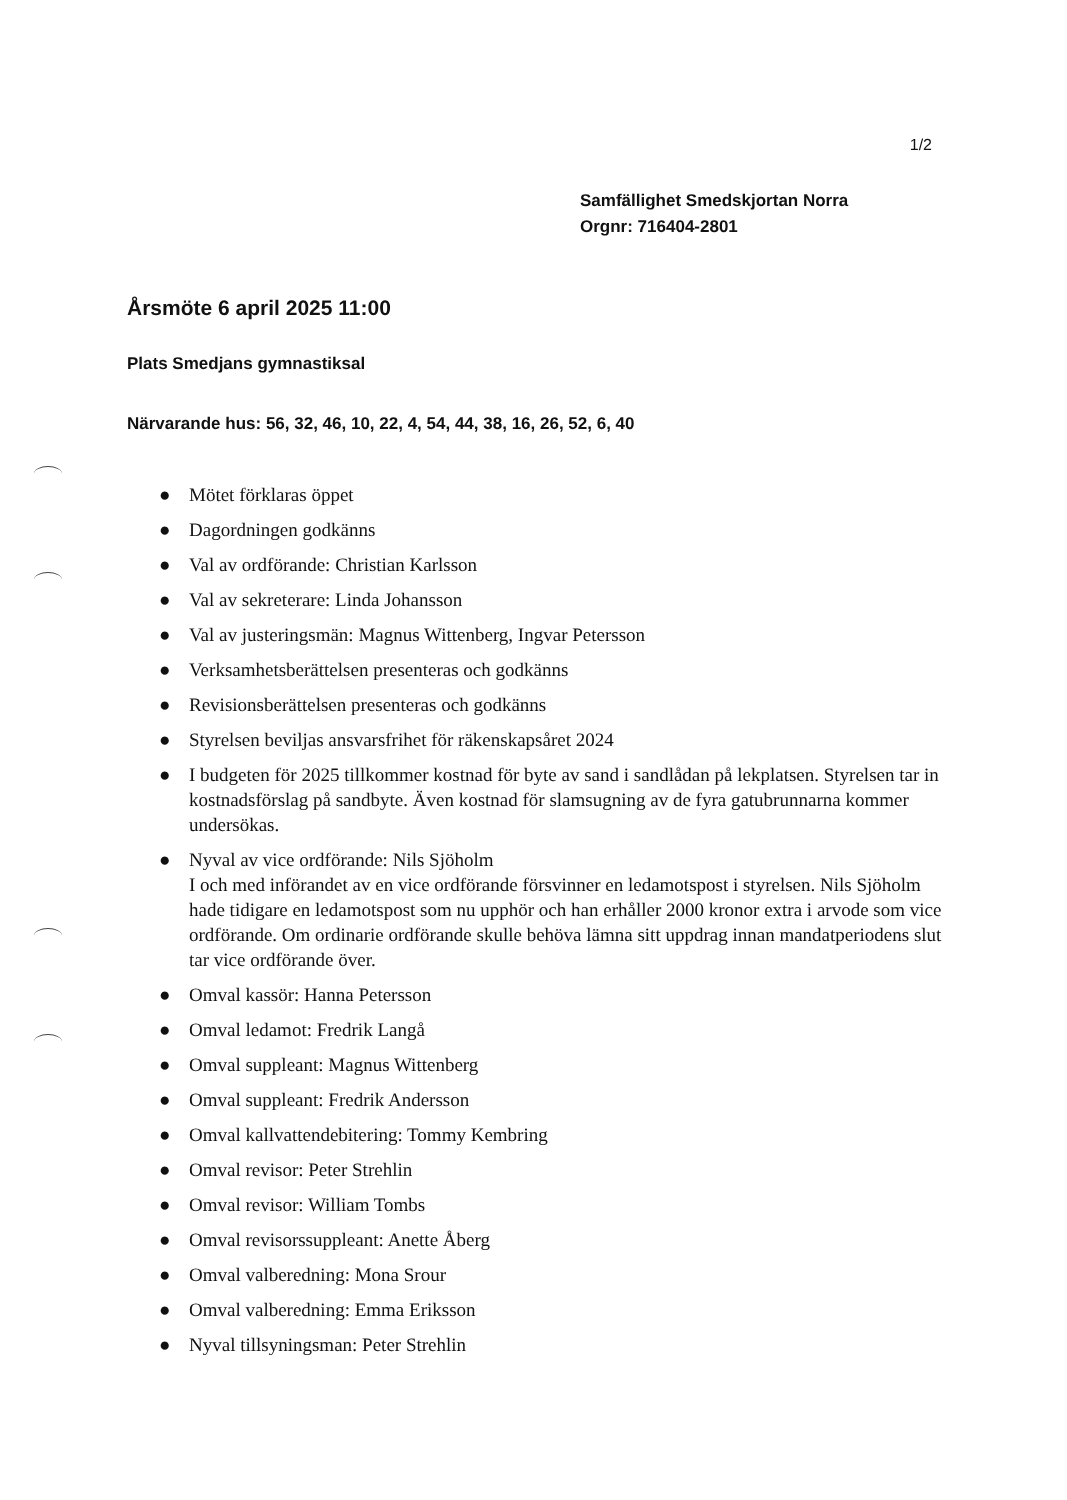1/2
Samfällighet Smedskjortan Norra
Orgnr: 716404-2801
Årsmöte 6 april 2025 11:00
Plats Smedjans gymnastiksal
Närvarande hus: 56, 32, 46, 10, 22, 4, 54, 44, 38, 16, 26, 52, 6, 40
● Mötet förklaras öppet
● Dagordningen godkänns
● Val av ordförande: Christian Karlsson
● Val av sekreterare: Linda Johansson
● Val av justeringsmän: Magnus Wittenberg, Ingvar Petersson
● Verksamhetsberättelsen presenteras och godkänns
● Revisionsberättelsen presenteras och godkänns
● Styrelsen beviljas ansvarsfrihet för räkenskapsåret 2024
● I budgeten för 2025 tillkommer kostnad för byte av sand i sandlådan på lekplatsen. Styrelsen tar in kostnadsförslag på sandbyte. Även kostnad för slamsugning av de fyra gatubrunnarna kommer undersökas.
● Nyval av vice ordförande: Nils Sjöholm
I och med införandet av en vice ordförande försvinner en ledamotspost i styrelsen. Nils Sjöholm hade tidigare en ledamotspost som nu upphör och han erhåller 2000 kronor extra i arvode som vice ordförande. Om ordinarie ordförande skulle behöva lämna sitt uppdrag innan mandatperiodens slut tar vice ordförande över.
● Omval kassör: Hanna Petersson
● Omval ledamot: Fredrik Langå
● Omval suppleant: Magnus Wittenberg
● Omval suppleant: Fredrik Andersson
● Omval kallvattendebitering: Tommy Kembring
● Omval revisor: Peter Strehlin
● Omval revisor: William Tombs
● Omval revisorssuppleant: Anette Åberg
● Omval valberedning: Mona Srour
● Omval valberedning: Emma Eriksson
● Nyval tillsyningsman: Peter Strehlin